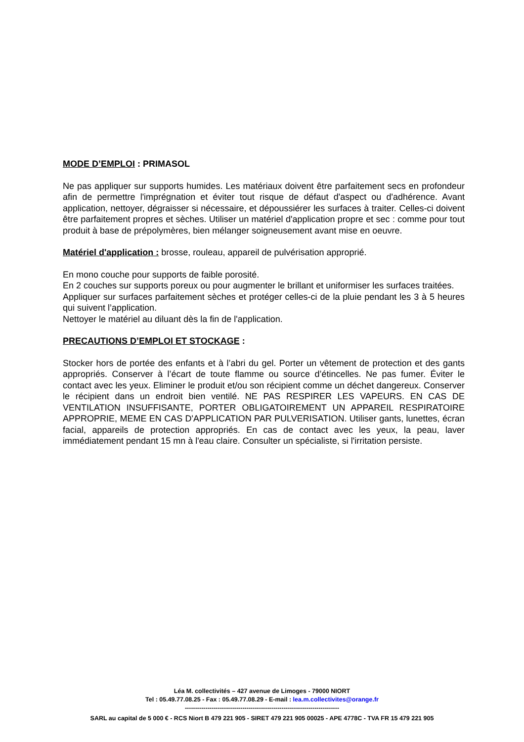MODE D’EMPLOI : PRIMASOL
Ne pas appliquer sur supports humides. Les matériaux doivent être parfaitement secs en profondeur afin de permettre l'imprégnation et éviter tout risque de défaut d'aspect ou d'adhérence. Avant application, nettoyer, dégraisser si nécessaire, et dépoussiérer les surfaces à traiter. Celles-ci doivent être parfaitement propres et sèches. Utiliser un matériel d'application propre et sec : comme pour tout produit à base de prépolymères, bien mélanger soigneusement avant mise en oeuvre.
Matériel d'application : brosse, rouleau, appareil de pulvérisation approprié.
En mono couche pour supports de faible porosité.
En 2 couches sur supports poreux ou pour augmenter le brillant et uniformiser les surfaces traitées.
Appliquer sur surfaces parfaitement sèches et protéger celles-ci de la pluie pendant les 3 à 5 heures qui suivent l’application.
Nettoyer le matériel au diluant dès la fin de l'application.
PRECAUTIONS D’EMPLOI ET STOCKAGE :
Stocker hors de portée des enfants et à l’abri du gel. Porter un vêtement de protection et des gants appropriés. Conserver à l’écart de toute flamme ou source d’étincelles. Ne pas fumer. Éviter le contact avec les yeux. Eliminer le produit et/ou son récipient comme un déchet dangereux. Conserver le récipient dans un endroit bien ventilé. NE PAS RESPIRER LES VAPEURS. EN CAS DE VENTILATION INSUFFISANTE, PORTER OBLIGATOIREMENT UN APPAREIL RESPIRATOIRE APPROPRIE, MEME EN CAS D'APPLICATION PAR PULVERISATION. Utiliser gants, lunettes, écran facial, appareils de protection appropriés. En cas de contact avec les yeux, la peau, laver immédiatement pendant 15 mn à l'eau claire. Consulter un spécialiste, si l'irritation persiste.
Léa M. collectivités – 427 avenue de Limoges - 79000 NIORT
Tel : 05.49.77.08.25 - Fax : 05.49.77.08.29 - E-mail : lea.m.collectivites@orange.fr
---------------------------------------------------------------------------
SARL au capital de 5 000 € - RCS Niort B 479 221 905 - SIRET 479 221 905 00025 - APE 4778C - TVA FR 15 479 221 905